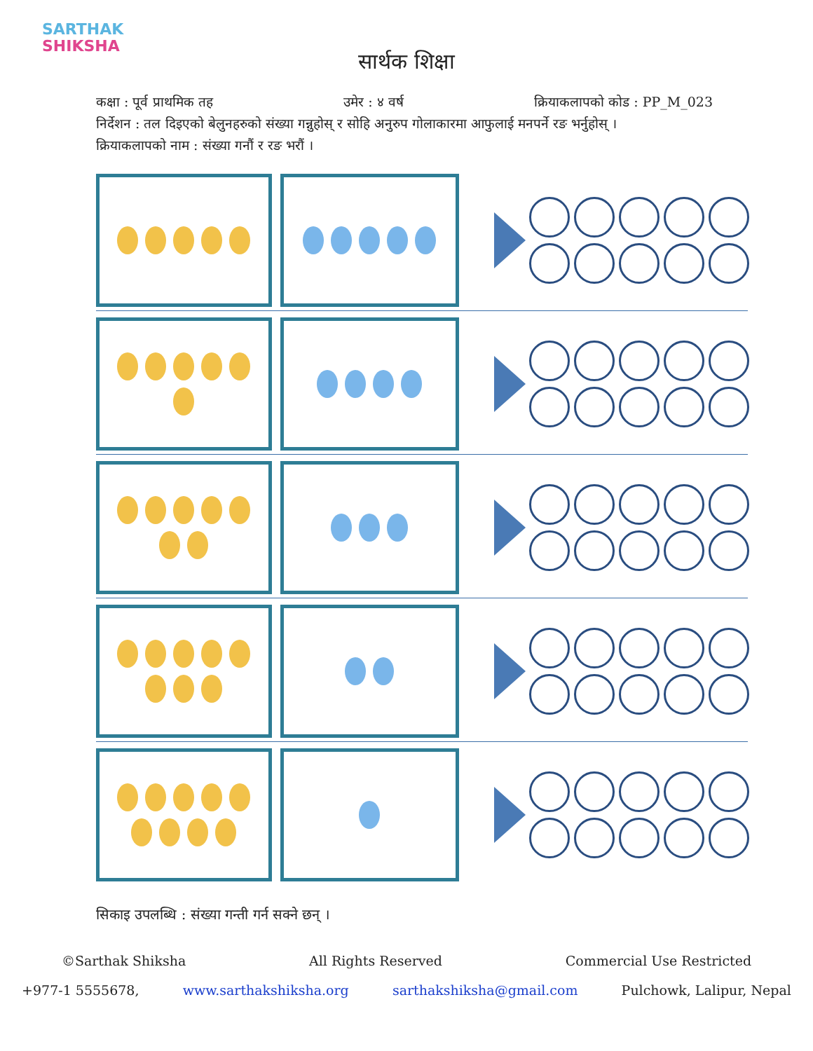SARTHAK
SHIKSHA
सार्थक शिक्षा
कक्षा : पूर्व प्राथमिक तह उमेर : ४ वर्ष क्रियाकलापको कोड : PP_M_023
निर्देशन : तल दिइएको बेलुनहरुको संख्या गन्नुहोस् र सोहि अनुरुप गोलाकारमा आफुलाई मनपर्ने रङ भर्नुहोस् ।
क्रियाकलापको नाम : संख्या गनौं र रङ भरौं ।
सिकाइ उपलब्धि : संख्या गन्ती गर्न सक्ने छन् ।
©Sarthak Shiksha All Rights Reserved Commercial Use Restricted
+977-1 5555678, www.sarthakshiksha.org sarthakshiksha@gmail.com Pulchowk, Lalipur, Nepal